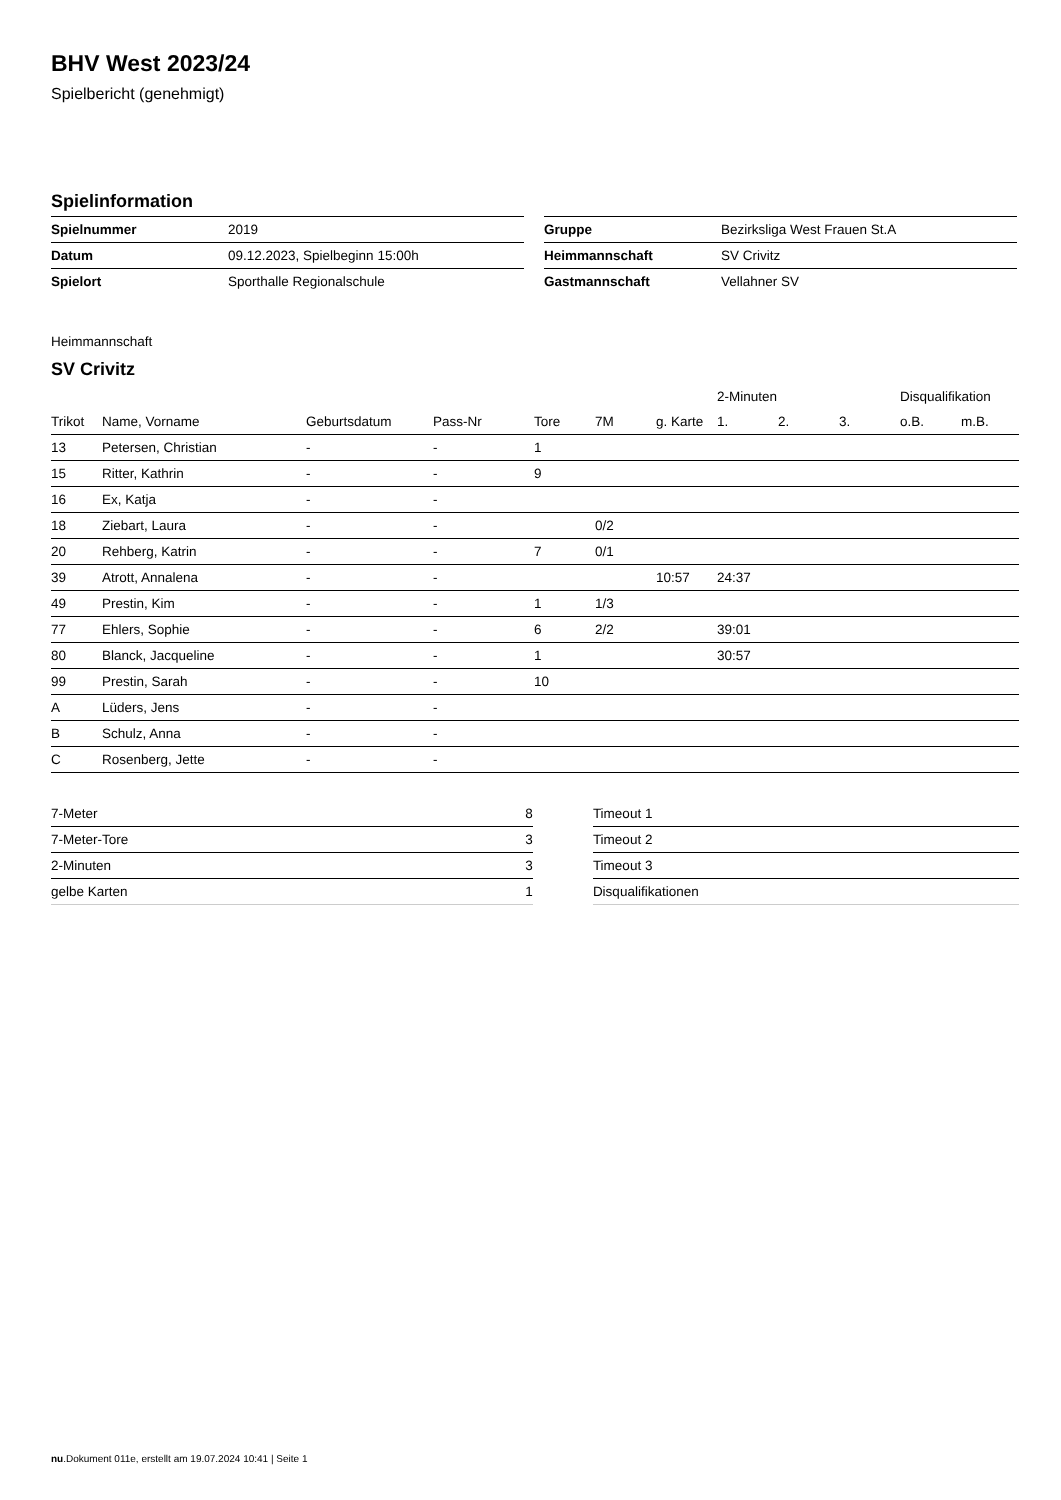BHV West 2023/24
Spielbericht (genehmigt)
Spielinformation
| Spielnummer | 2019 |
| Datum | 09.12.2023, Spielbeginn 15:00h |
| Spielort | Sporthalle Regionalschule |
| Gruppe | Bezirksliga West Frauen St.A |
| Heimmannschaft | SV Crivitz |
| Gastmannschaft | Vellahner SV |
Heimmannschaft
SV Crivitz
| | | | | | | | 2-Minuten | | | Disqualifikation | |
| --- | --- | --- | --- | --- | --- | --- | --- | --- | --- | --- | --- |
| Trikot | Name, Vorname | Geburtsdatum | Pass-Nr | Tore | 7M | g. Karte | 1. | 2. | 3. | o.B. | m.B. |
| 13 | Petersen, Christian | - | - | 1 | | | | | | | |
| 15 | Ritter, Kathrin | - | - | 9 | | | | | | | |
| 16 | Ex, Katja | - | - | | | | | | | | |
| 18 | Ziebart, Laura | - | - | | 0/2 | | | | | | |
| 20 | Rehberg, Katrin | - | - | 7 | 0/1 | | | | | | |
| 39 | Atrott, Annalena | - | - | | | 10:57 | 24:37 | | | | |
| 49 | Prestin, Kim | - | - | 1 | 1/3 | | | | | | |
| 77 | Ehlers, Sophie | - | - | 6 | 2/2 | | 39:01 | | | | |
| 80 | Blanck, Jacqueline | - | - | 1 | | | 30:57 | | | | |
| 99 | Prestin, Sarah | - | - | 10 | | | | | | | |
| A | Lüders, Jens | - | - | | | | | | | | |
| B | Schulz, Anna | - | - | | | | | | | | |
| C | Rosenberg, Jette | - | - | | | | | | | | |
| 7-Meter | 8 |
| 7-Meter-Tore | 3 |
| 2-Minuten | 3 |
| gelbe Karten | 1 |
| Timeout 1 |
| Timeout 2 |
| Timeout 3 |
| Disqualifikationen |
nu.Dokument 011e, erstellt am 19.07.2024 10:41 | Seite 1